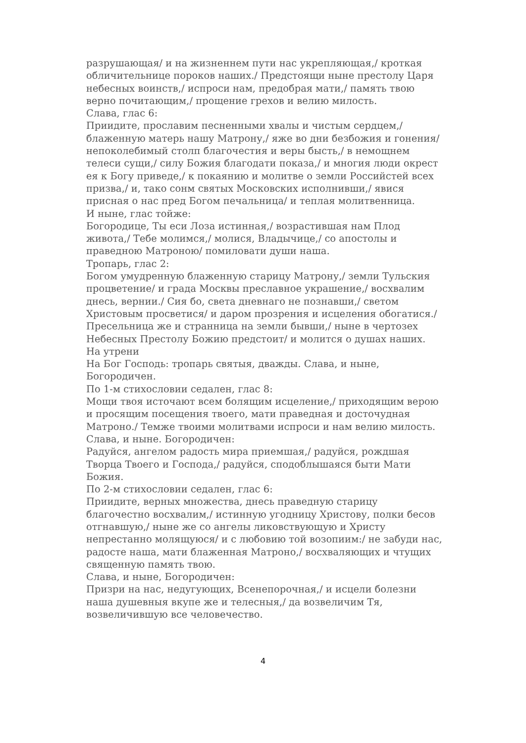разрушающая/ и на жизненнем пути нас укрепляющая,/ кроткая обличительнице пороков наших./ Предстоящи ныне престолу Царя небесных воинств,/ испроси нам, предобрая мати,/ память твою верно почитающим,/ прощение грехов и велию милость.
Слава, глас 6:
Приидите, прославим песненными хвалы и чистым сердцем,/ блаженную матерь нашу Матрону,/ яже во дни безбожия и гонения/ непоколебимый столп благочестия и веры бысть,/ в немощнем телеси сущи,/ силу Божия благодати показа,/ и многия люди окрест ея к Богу приведе,/ к покаянию и молитве о земли Российстей всех призва,/ и, тако сонм святых Московских исполнивши,/ явися присная о нас пред Богом печальница/ и теплая молитвенница.
И ныне, глас тойже:
Богородице, Ты еси Лоза истинная,/ возрастившая нам Плод живота,/ Тебе молимся,/ молися, Владычице,/ со апостолы и праведною Матроною/ помиловати души наша.
Тропарь, глас 2:
Богом умудренную блаженную старицу Матрону,/ земли Тульския процветение/ и града Москвы преславное украшение,/ восхвалим днесь, вернии./ Сия бо, света дневнаго не познавши,/ светом Христовым просветися/ и даром прозрения и исцеления обогатися./ Пресельница же и странница на земли бывши,/ ныне в чертозех Небесных Престолу Божию предстоит/ и молится о душах наших.
На утрени
На Бог Господь: тропарь святыя, дважды. Слава, и ныне, Богородичен.
По 1-м стихословии седален, глас 8:
Мощи твоя источают всем болящим исцеление,/ приходящим верою и просящим посещения твоего, мати праведная и досточудная Матроно./ Темже твоими молитвами испроси и нам велию милость.
Слава, и ныне. Богородичен:
Радуйся, ангелом радость мира приемшая,/ радуйся, рождшая Творца Твоего и Господа,/ радуйся, сподоблышаяся быти Мати Божия.
По 2-м стихословии седален, глас 6:
Приидите, верных множества, днесь праведную старицу благочестно восхвалим,/ истинную угодницу Христову, полки бесов отгнавшую,/ ныне же со ангелы ликовствующую и Христу непрестанно молящуюся/ и с любовию той возопиим:/ не забуди нас, радосте наша, мати блаженная Матроно,/ восхваляющих и чтущих священную память твою.
Слава, и ныне, Богородичен:
Призри на нас, недугующих, Всенепорочная,/ и исцели болезни наша душевныя вкупе же и телесныя,/ да возвеличим Тя, возвеличившую все человечество.
4